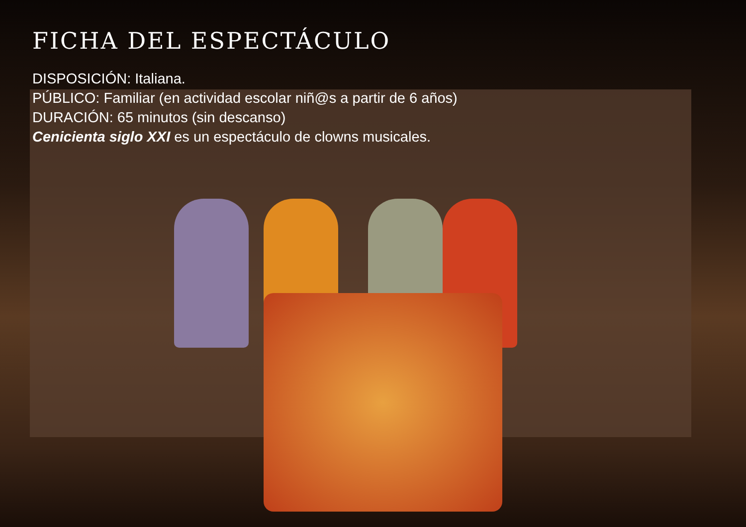FICHA DEL ESPECTÁCULO
DISPOSICIÓN: Italiana.
PÚBLICO: Familiar (en actividad escolar niñ@s a partir de 6 años)
DURACIÓN: 65 minutos (sin descanso)
Cenicienta siglo XXI es un espectáculo de clowns musicales.